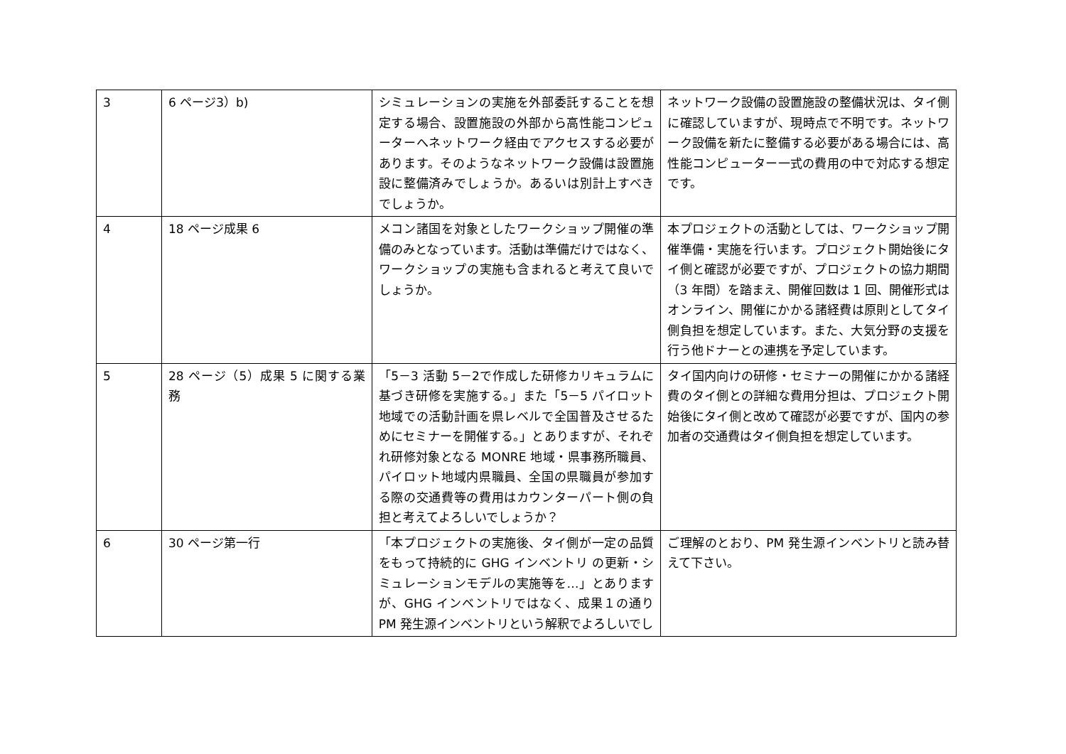| 3 | 6 ページ3）b) | シミュレーションの実施を外部委託することを想定する場合、設置施設の外部から高性能コンピューターへネットワーク経由でアクセスする必要があります。そのようなネットワーク設備は設置施設に整備済みでしょうか。あるいは別計上すべきでしょうか。 | ネットワーク設備の設置施設の整備状況は、タイ側に確認していますが、現時点で不明です。ネットワーク設備を新たに整備する必要がある場合には、高性能コンピューター一式の費用の中で対応する想定です。 |
| 4 | 18 ページ成果 6 | メコン諸国を対象としたワークショップ開催の準備のみとなっています。活動は準備だけではなく、ワークショップの実施も含まれると考えて良いでしょうか。 | 本プロジェクトの活動としては、ワークショップ開催準備・実施を行います。プロジェクト開始後にタイ側と確認が必要ですが、プロジェクトの協力期間（3 年間）を踏まえ、開催回数は 1 回、開催形式はオンライン、開催にかかる諸経費は原則としてタイ側負担を想定しています。また、大気分野の支援を行う他ドナーとの連携を予定しています。 |
| 5 | 28 ページ（5）成果 5 に関する業務 | 「5－3 活動 5－2で作成した研修カリキュラムに基づき研修を実施する。」また「5－5 パイロット地域での活動計画を県レベルで全国普及させるためにセミナーを開催する。」とありますが、それぞれ研修対象となる MONRE 地域・県事務所職員、パイロット地域内県職員、全国の県職員が参加する際の交通費等の費用はカウンターパート側の負担と考えてよろしいでしょうか？ | タイ国内向けの研修・セミナーの開催にかかる諸経費のタイ側との詳細な費用分担は、プロジェクト開始後にタイ側と改めて確認が必要ですが、国内の参加者の交通費はタイ側負担を想定しています。 |
| 6 | 30 ページ第一行 | 「本プロジェクトの実施後、タイ側が一定の品質をもって持続的に GHG インベントリ の更新・シミュレーションモデルの実施等を…」とありますが、GHG インベントリではなく、成果１の通りPM 発生源インベントリという解釈でよろしいでし | ご理解のとおり、PM 発生源インベントリと読み替えて下さい。 |